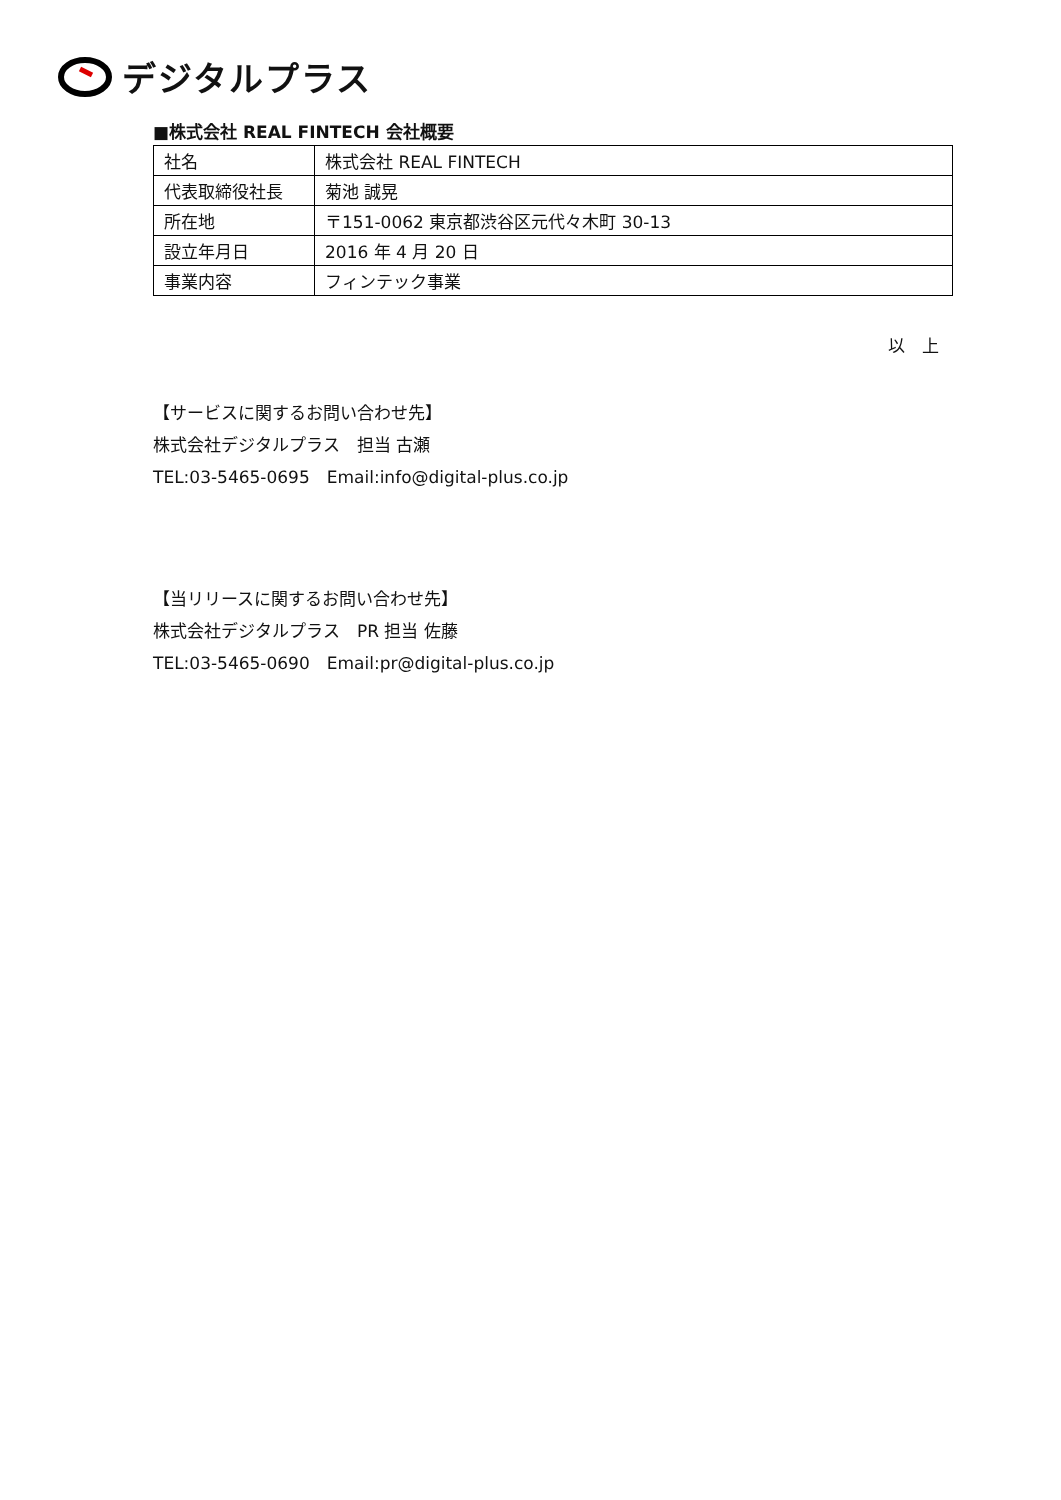デジタルプラス
■株式会社 REAL FINTECH 会社概要
| 社名 | 株式会社 REAL FINTECH |
| 代表取締役社長 | 菊池 誠晃 |
| 所在地 | 〒151-0062 東京都渋谷区元代々木町 30-13 |
| 設立年月日 | 2016 年 4 月 20 日 |
| 事業内容 | フィンテック事業 |
以　上
【サービスに関するお問い合わせ先】
株式会社デジタルプラス　担当 古瀬
TEL:03-5465-0695　Email:info@digital-plus.co.jp
【当リリースに関するお問い合わせ先】
株式会社デジタルプラス　PR 担当 佐藤
TEL:03-5465-0690　Email:pr@digital-plus.co.jp